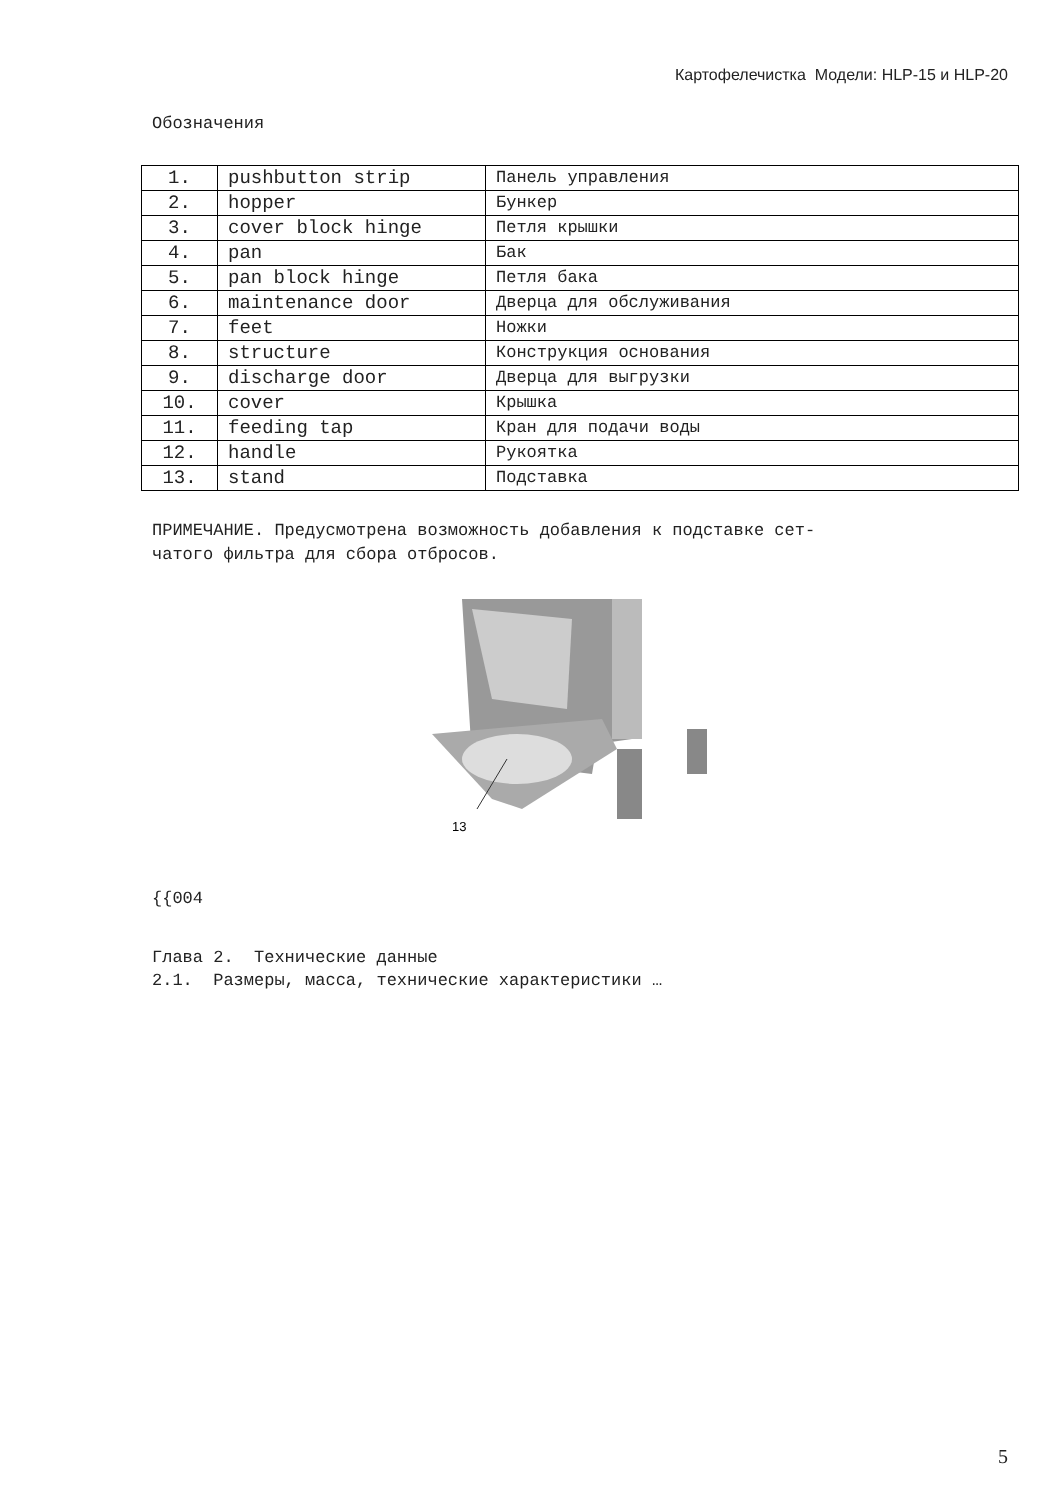Картофелечистка Модели: HLP-15 и HLP-20
Обозначения
| 1. | pushbutton strip | Панель управления |
| 2. | hopper | Бункер |
| 3. | cover block hinge | Петля крышки |
| 4. | pan | Бак |
| 5. | pan block hinge | Петля бака |
| 6. | maintenance door | Дверца для обслуживания |
| 7. | feet | Ножки |
| 8. | structure | Конструкция основания |
| 9. | discharge door | Дверца для выгрузки |
| 10. | cover | Крышка |
| 11. | feeding tap | Кран для подачи воды |
| 12. | handle | Рукоятка |
| 13. | stand | Подставка |
ПРИМЕЧАНИЕ. Предусмотрена возможность добавления к подставке сет-
чатого фильтра для сбора отбросов.
13
{{004
Глава 2. Технические данные
2.1. Размеры, масса, технические характеристики …
5